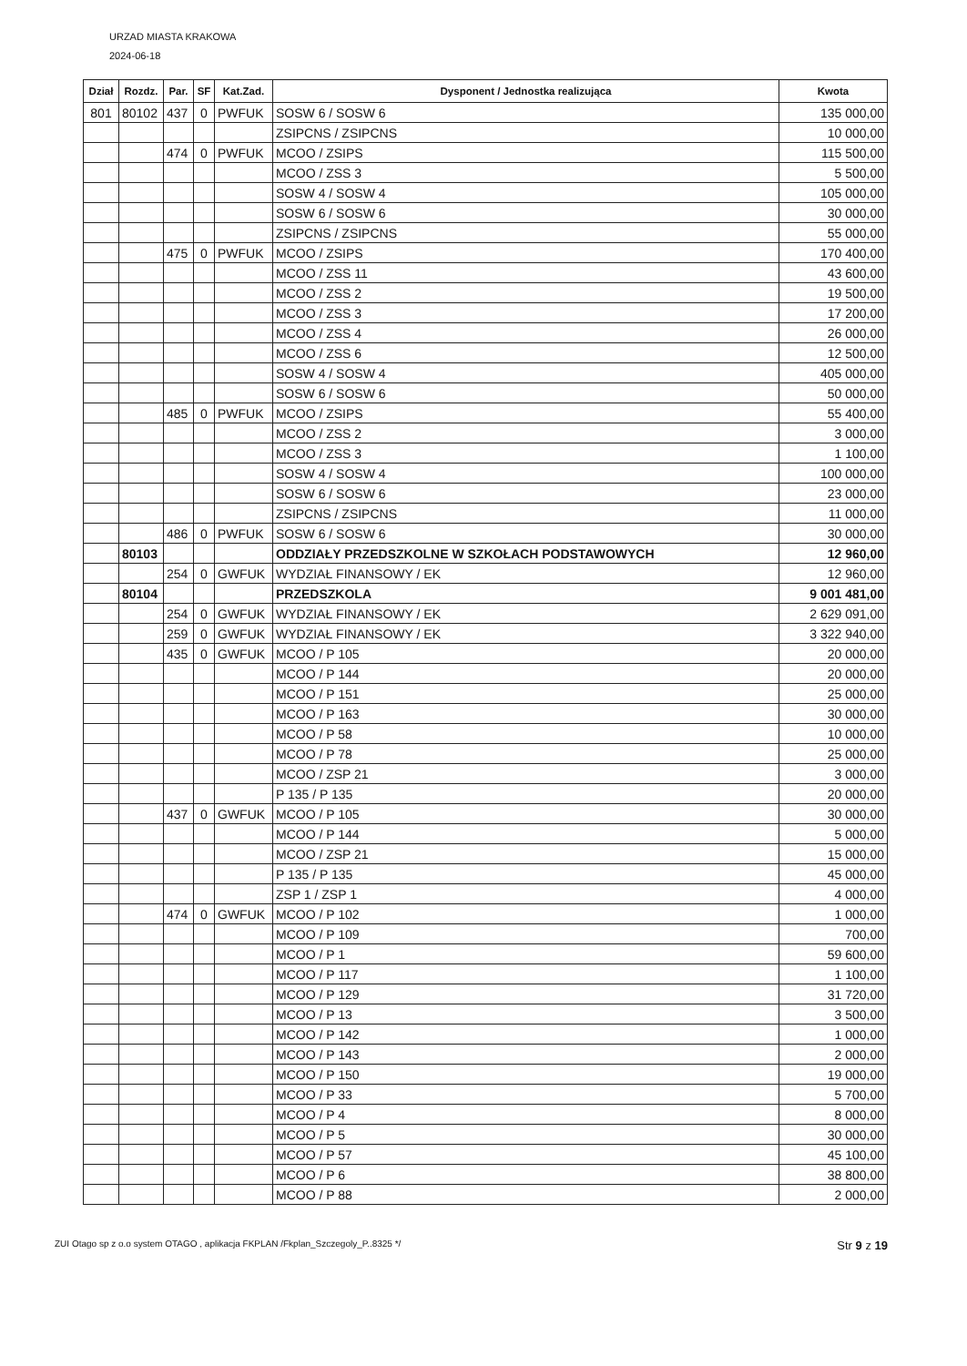URZAD MIASTA KRAKOWA
2024-06-18
| Dział | Rozdz. | Par. | SF | Kat.Zad. | Dysponent / Jednostka realizująca | Kwota |
| --- | --- | --- | --- | --- | --- | --- |
| 801 | 80102 | 437 | 0 | PWFUK | SOSW 6 / SOSW 6 | 135 000,00 |
| | | | | | ZSIPCNS / ZSIPCNS | 10 000,00 |
| | | 474 | 0 | PWFUK | MCOO / ZSIPS | 115 500,00 |
| | | | | | MCOO / ZSS 3 | 5 500,00 |
| | | | | | SOSW 4 / SOSW 4 | 105 000,00 |
| | | | | | SOSW 6 / SOSW 6 | 30 000,00 |
| | | | | | ZSIPCNS / ZSIPCNS | 55 000,00 |
| | | 475 | 0 | PWFUK | MCOO / ZSIPS | 170 400,00 |
| | | | | | MCOO / ZSS 11 | 43 600,00 |
| | | | | | MCOO / ZSS 2 | 19 500,00 |
| | | | | | MCOO / ZSS 3 | 17 200,00 |
| | | | | | MCOO / ZSS 4 | 26 000,00 |
| | | | | | MCOO / ZSS 6 | 12 500,00 |
| | | | | | SOSW 4 / SOSW 4 | 405 000,00 |
| | | | | | SOSW 6 / SOSW 6 | 50 000,00 |
| | | 485 | 0 | PWFUK | MCOO / ZSIPS | 55 400,00 |
| | | | | | MCOO / ZSS 2 | 3 000,00 |
| | | | | | MCOO / ZSS 3 | 1 100,00 |
| | | | | | SOSW 4 / SOSW 4 | 100 000,00 |
| | | | | | SOSW 6 / SOSW 6 | 23 000,00 |
| | | | | | ZSIPCNS / ZSIPCNS | 11 000,00 |
| | | 486 | 0 | PWFUK | SOSW 6 / SOSW 6 | 30 000,00 |
| | 80103 | | | | ODDZIAŁY PRZEDSZKOLNE W SZKOŁACH PODSTAWOWYCH | 12 960,00 |
| | | 254 | 0 | GWFUK | WYDZIAŁ FINANSOWY / EK | 12 960,00 |
| | 80104 | | | | PRZEDSZKOLA | 9 001 481,00 |
| | | 254 | 0 | GWFUK | WYDZIAŁ FINANSOWY / EK | 2 629 091,00 |
| | | 259 | 0 | GWFUK | WYDZIAŁ FINANSOWY / EK | 3 322 940,00 |
| | | 435 | 0 | GWFUK | MCOO / P 105 | 20 000,00 |
| | | | | | MCOO / P 144 | 20 000,00 |
| | | | | | MCOO / P 151 | 25 000,00 |
| | | | | | MCOO / P 163 | 30 000,00 |
| | | | | | MCOO / P 58 | 10 000,00 |
| | | | | | MCOO / P 78 | 25 000,00 |
| | | | | | MCOO / ZSP 21 | 3 000,00 |
| | | | | | P 135 / P 135 | 20 000,00 |
| | | 437 | 0 | GWFUK | MCOO / P 105 | 30 000,00 |
| | | | | | MCOO / P 144 | 5 000,00 |
| | | | | | MCOO / ZSP 21 | 15 000,00 |
| | | | | | P 135 / P 135 | 45 000,00 |
| | | | | | ZSP 1 / ZSP 1 | 4 000,00 |
| | | 474 | 0 | GWFUK | MCOO / P 102 | 1 000,00 |
| | | | | | MCOO / P 109 | 700,00 |
| | | | | | MCOO / P 1 | 59 600,00 |
| | | | | | MCOO / P 117 | 1 100,00 |
| | | | | | MCOO / P 129 | 31 720,00 |
| | | | | | MCOO / P 13 | 3 500,00 |
| | | | | | MCOO / P 142 | 1 000,00 |
| | | | | | MCOO / P 143 | 2 000,00 |
| | | | | | MCOO / P 150 | 19 000,00 |
| | | | | | MCOO / P 33 | 5 700,00 |
| | | | | | MCOO / P 4 | 8 000,00 |
| | | | | | MCOO / P 5 | 30 000,00 |
| | | | | | MCOO / P 57 | 45 100,00 |
| | | | | | MCOO / P 6 | 38 800,00 |
| | | | | | MCOO / P 88 | 2 000,00 |
ZUI Otago sp z o.o system OTAGO , aplikacja FKPLAN /Fkplan_Szczegoly_P..8325 */ Str 9 z 19